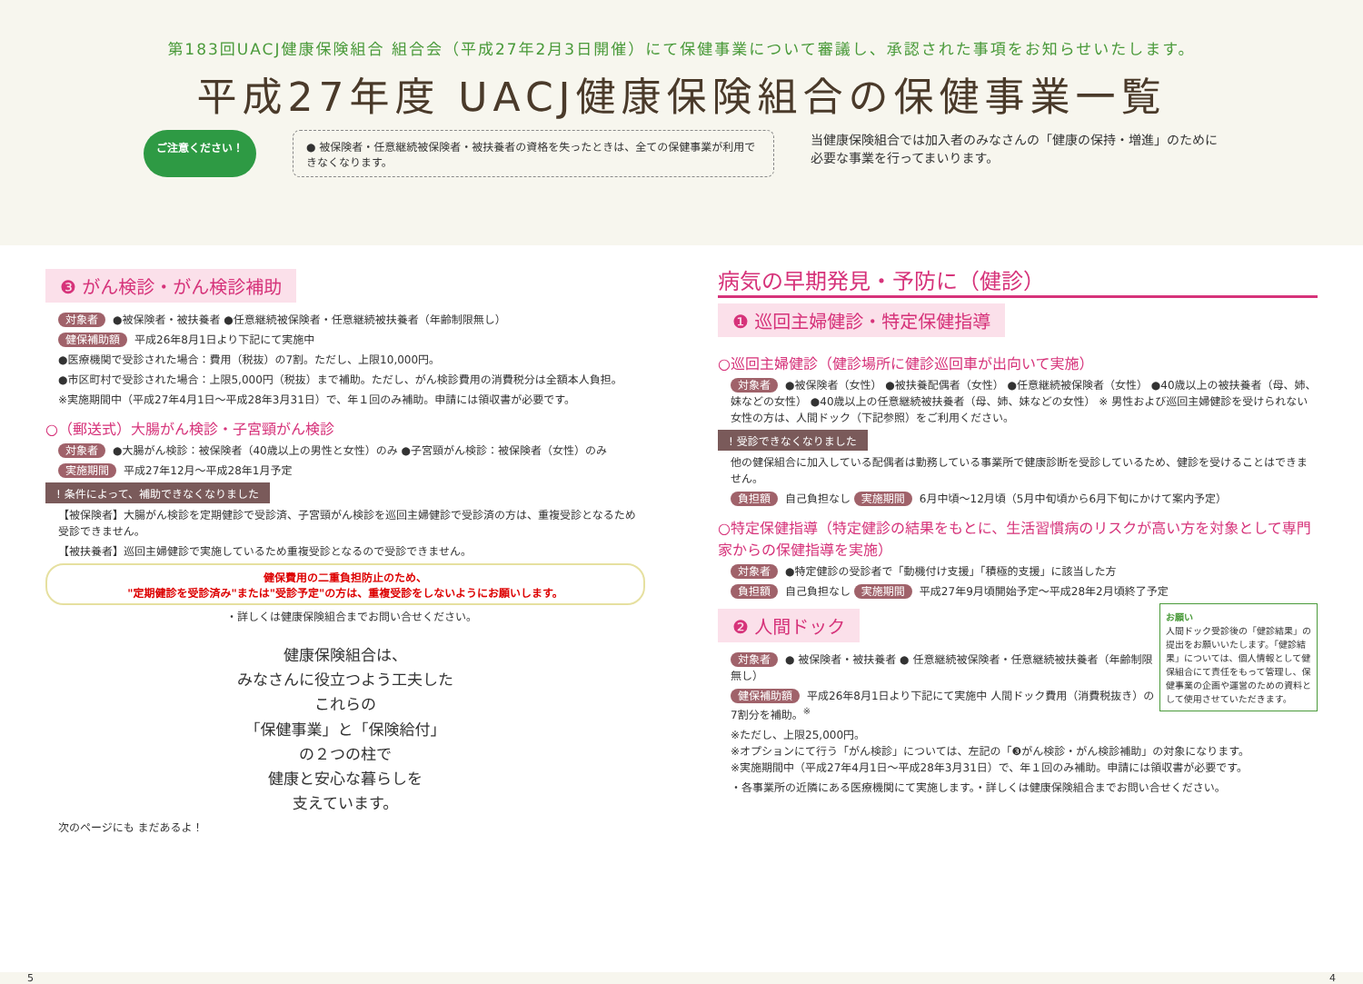第183回UACJ健康保険組合 組合会（平成27年2月3日開催）にて保健事業について審議し、承認された事項をお知らせいたします。
平成27年度 UACJ健康保険組合の保健事業一覧
ご注意ください！ ● 被保険者・任意継続被保険者・被扶養者の資格を失ったときは、全ての保健事業が利用できなくなります。
当健康保険組合では加入者のみなさんの「健康の保持・増進」のために必要な事業を行ってまいります。
❸ がん検診・がん検診補助
対象者 ●被保険者・被扶養者 ●任意継続被保険者・任意継続被扶養者（年齢制限無し）
健保補助額 平成26年8月1日より下記にて実施中
●医療機関で受診された場合：費用（税抜）の7割。ただし、上限10,000円。
●市区町村で受診された場合：上限5,000円（税抜）まで補助。ただし、がん検診費用の消費税分は全額本人負担。
※実施期間中（平成27年4月1日～平成28年3月31日）で、年１回のみ補助。申請には領収書が必要です。
○（郵送式）大腸がん検診・子宮頸がん検診
対象者 ●大腸がん検診：被保険者（40歳以上の男性と女性）のみ ●子宮頸がん検診：被保険者（女性）のみ
実施期間 平成27年12月～平成28年1月予定
! 条件によって、補助できなくなりました
【被保険者】大腸がん検診を定期健診で受診済、子宮頸がん検診を巡回主婦健診で受診済の方は、重複受診となるため受診できません。
【被扶養者】巡回主婦健診で実施しているため重複受診となるので受診できません。
健保費用の二重負担防止のため、
"定期健診を受診済み"または"受診予定"の方は、重複受診をしないようにお願いします。
・詳しくは健康保険組合までお問い合せください。
健康保険組合は、
みなさんに役立つよう工夫した
これらの
「保健事業」と「保険給付」
の２つの柱で
健康と安心な暮らしを
支えています。
次のページにも まだあるよ！
病気の早期発見・予防に（健診）
❶ 巡回主婦健診・特定保健指導
○巡回主婦健診（健診場所に健診巡回車が出向いて実施）
対象者 ●被保険者（女性） ●被扶養配偶者（女性） ●任意継続被保険者（女性） ●40歳以上の被扶養者（母、姉、妹などの女性） ●40歳以上の任意継続被扶養者（母、姉、妹などの女性） ※ 男性および巡回主婦健診を受けられない女性の方は、人間ドック（下記参照）をご利用ください。
! 受診できなくなりました
他の健保組合に加入している配偶者は勤務している事業所で健康診断を受診しているため、健診を受けることはできません。
負担額 自己負担なし 実施期間 6月中頃～12月頃（5月中旬頃から6月下旬にかけて案内予定）
○特定保健指導（特定健診の結果をもとに、生活習慣病のリスクが高い方を対象として専門家からの保健指導を実施）
対象者 ●特定健診の受診者で「動機付け支援」「積極的支援」に該当した方
負担額 自己負担なし 実施期間 平成27年9月頃開始予定～平成28年2月頃終了予定
❷ 人間ドック
お願い
人間ドック受診後の「健診結果」の提出をお願いいたします。「健診結果」については、個人情報として健保組合にて責任をもって管理し、保健事業の企画や運営のための資料として使用させていただきます。
対象者 ● 被保険者・被扶養者 ● 任意継続被保険者・任意継続被扶養者（年齢制限無し）
健保補助額 平成26年8月1日より下記にて実施中 人間ドック費用（消費税抜き）の7割分を補助。<sup>※</sup>
※ただし、上限25,000円。
※オプションにて行う「がん検診」については、左記の「❸がん検診・がん検診補助」の対象になります。
※実施期間中（平成27年4月1日～平成28年3月31日）で、年１回のみ補助。申請には領収書が必要です。
・各事業所の近隣にある医療機関にて実施します。・詳しくは健康保険組合までお問い合せください。
5 4